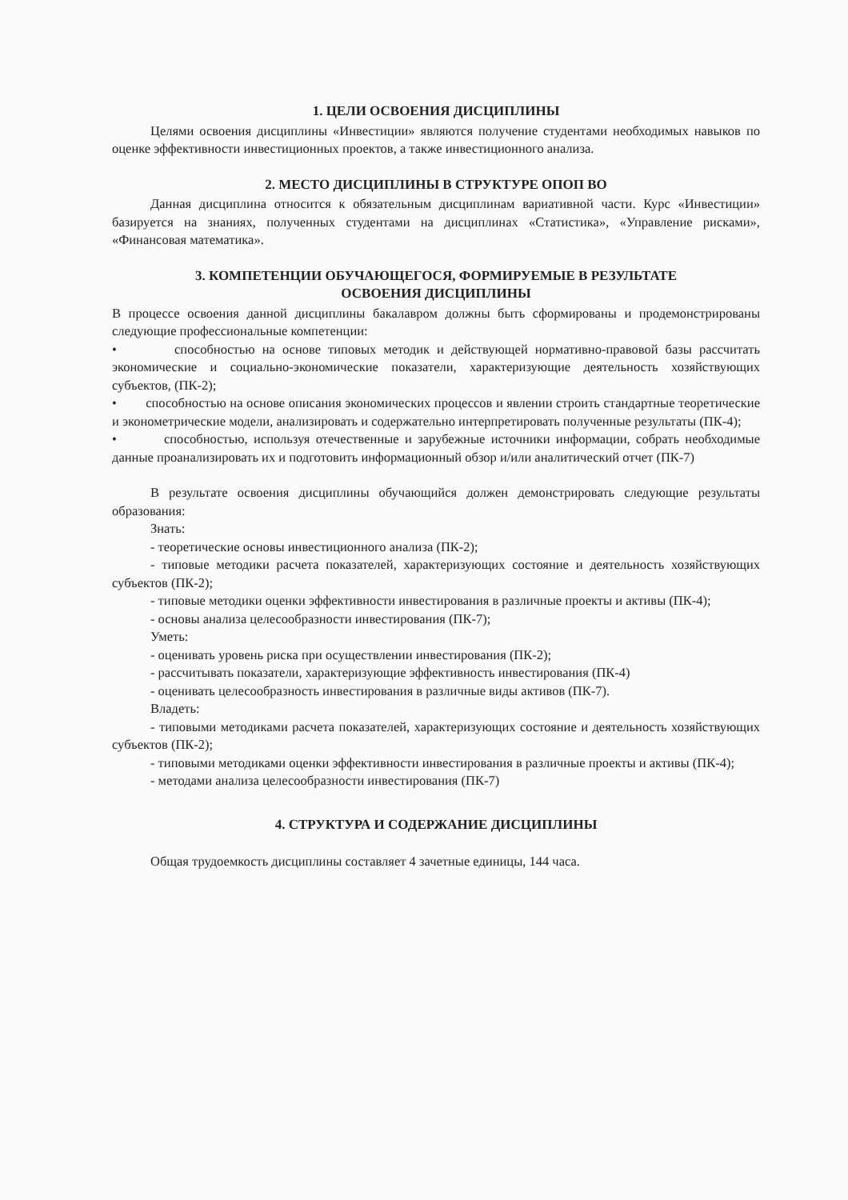1. ЦЕЛИ ОСВОЕНИЯ ДИСЦИПЛИНЫ
Целями освоения дисциплины «Инвестиции» являются получение студентами необходимых навыков по оценке эффективности инвестиционных проектов, а также инвестиционного анализа.
2. МЕСТО ДИСЦИПЛИНЫ В СТРУКТУРЕ ОПОП ВО
Данная дисциплина относится к обязательным дисциплинам вариативной части. Курс «Инвестиции» базируется на знаниях, полученных студентами на дисциплинах «Статистика», «Управление рисками», «Финансовая математика».
3. КОМПЕТЕНЦИИ ОБУЧАЮЩЕГОСЯ, ФОРМИРУЕМЫЕ В РЕЗУЛЬТАТЕ
ОСВОЕНИЯ ДИСЦИПЛИНЫ
В процессе освоения данной дисциплины бакалавром должны быть сформированы и продемонстрированы следующие профессиональные компетенции:
• способностью на основе типовых методик и действующей нормативно-правовой базы рассчитать экономические и социально-экономические показатели, характеризующие деятельность хозяйствующих субъектов, (ПК-2);
• способностью на основе описания экономических процессов и явлении строить стандартные теоретические и эконометрические модели, анализировать и содержательно интерпретировать полученные результаты (ПК-4);
• способностью, используя отечественные и зарубежные источники информации, собрать необходимые данные проанализировать их и подготовить информационный обзор и/или аналитический отчет (ПК-7)
В результате освоения дисциплины обучающийся должен демонстрировать следующие результаты образования:
Знать:
- теоретические основы инвестиционного анализа (ПК-2);
- типовые методики расчета показателей, характеризующих состояние и деятельность хозяйствующих субъектов (ПК-2);
- типовые методики оценки эффективности инвестирования в различные проекты и активы (ПК-4);
- основы анализа целесообразности инвестирования (ПК-7);
Уметь:
- оценивать уровень риска при осуществлении инвестирования (ПК-2);
- рассчитывать показатели, характеризующие эффективность инвестирования (ПК-4)
- оценивать целесообразность инвестирования в различные виды активов (ПК-7).
Владеть:
- типовыми методиками расчета показателей, характеризующих состояние и деятельность хозяйствующих субъектов (ПК-2);
- типовыми методиками оценки эффективности инвестирования в различные проекты и активы (ПК-4);
- методами анализа целесообразности инвестирования (ПК-7)
4. СТРУКТУРА И СОДЕРЖАНИЕ ДИСЦИПЛИНЫ
Общая трудоемкость дисциплины составляет 4 зачетные единицы, 144 часа.